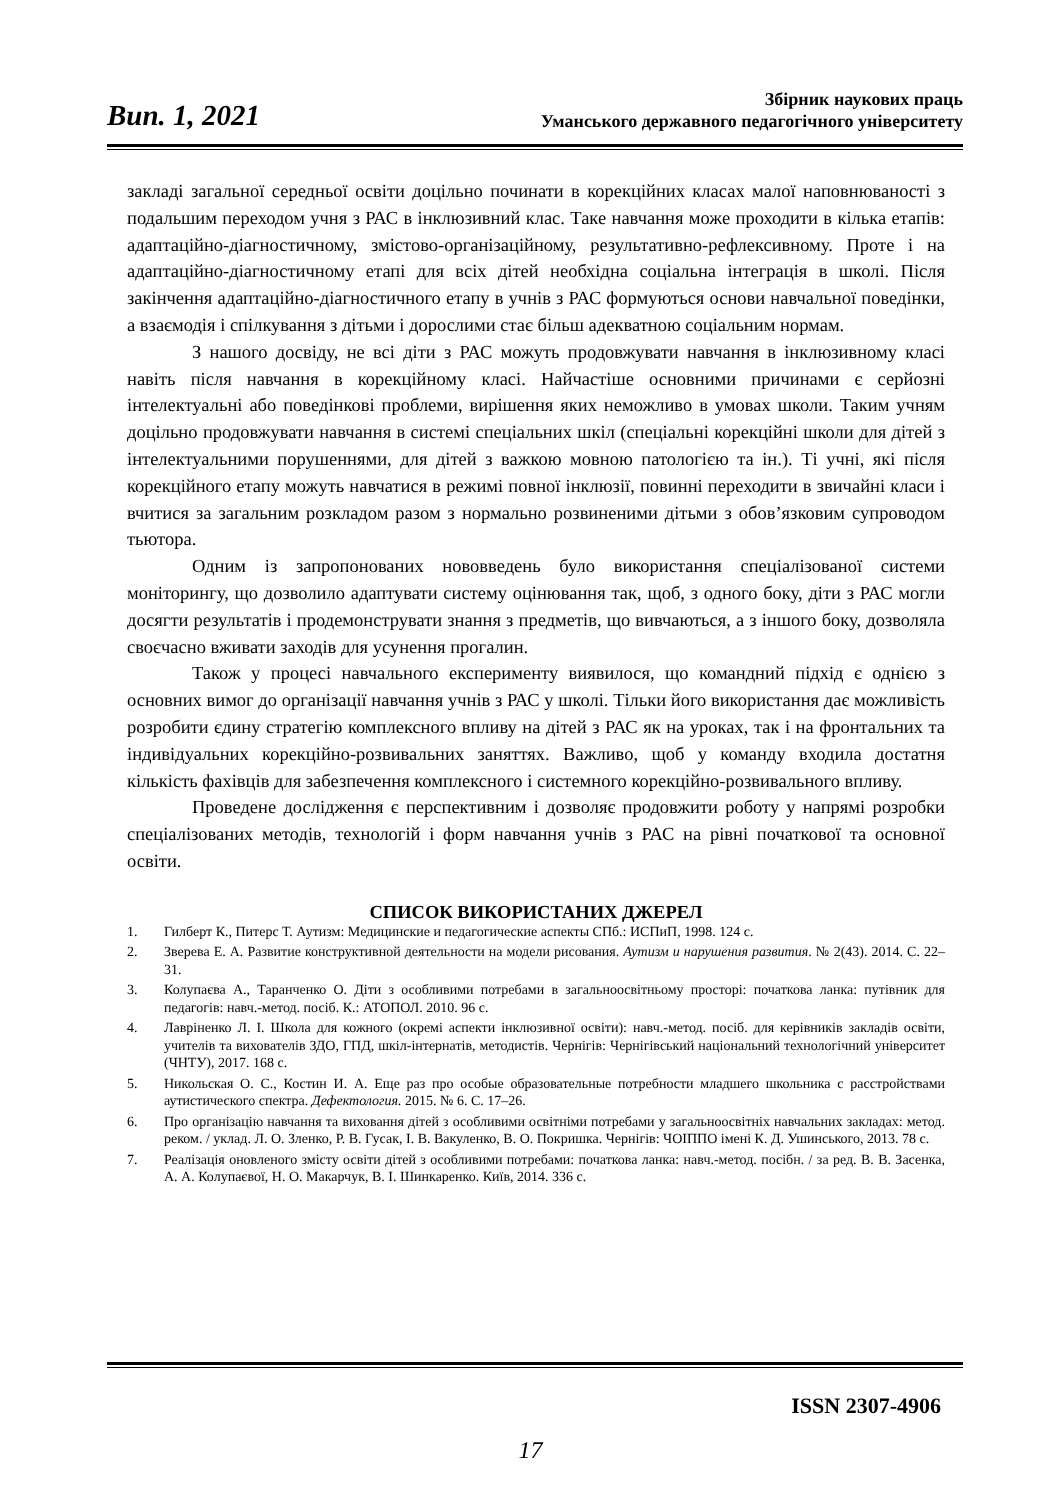Вип. 1, 2021
Збірник наукових праць
Уманського державного педагогічного університету
закладі загальної середньої освіти доцільно починати в корекційних класах малої наповнюваності з подальшим переходом учня з РАС в інклюзивний клас. Таке навчання може проходити в кілька етапів: адаптаційно-діагностичному, змістово-організаційному, результативно-рефлексивному. Проте і на адаптаційно-діагностичному етапі для всіх дітей необхідна соціальна інтеграція в школі. Після закінчення адаптаційно-діагностичного етапу в учнів з РАС формуються основи навчальної поведінки, а взаємодія і спілкування з дітьми і дорослими стає більш адекватною соціальним нормам.
З нашого досвіду, не всі діти з РАС можуть продовжувати навчання в інклюзивному класі навіть після навчання в корекційному класі. Найчастіше основними причинами є серйозні інтелектуальні або поведінкові проблеми, вирішення яких неможливо в умовах школи. Таким учням доцільно продовжувати навчання в системі спеціальних шкіл (спеціальні корекційні школи для дітей з інтелектуальними порушеннями, для дітей з важкою мовною патологією та ін.). Ті учні, які після корекційного етапу можуть навчатися в режимі повної інклюзії, повинні переходити в звичайні класи і вчитися за загальним розкладом разом з нормально розвиненими дітьми з обов’язковим супроводом тьютора.
Одним із запропонованих нововведень було використання спеціалізованої системи моніторингу, що дозволило адаптувати систему оцінювання так, щоб, з одного боку, діти з РАС могли досягти результатів і продемонструвати знання з предметів, що вивчаються, а з іншого боку, дозволяла своєчасно вживати заходів для усунення прогалин.
Також у процесі навчального експерименту виявилося, що командний підхід є однією з основних вимог до організації навчання учнів з РАС у школі. Тільки його використання дає можливість розробити єдину стратегію комплексного впливу на дітей з РАС як на уроках, так і на фронтальних та індивідуальних корекційно-розвивальних заняттях. Важливо, щоб у команду входила достатня кількість фахівців для забезпечення комплексного і системного корекційно-розвивального впливу.
Проведене дослідження є перспективним і дозволяє продовжити роботу у напрямі розробки спеціалізованих методів, технологій і форм навчання учнів з РАС на рівні початкової та основної освіти.
СПИСОК ВИКОРИСТАНИХ ДЖЕРЕЛ
1. Гилберт К., Питерс Т. Аутизм: Медицинские и педагогические аспекты СПб.: ИСПиП, 1998. 124 с.
2. Зверева Е. А. Развитие конструктивной деятельности на модели рисования. Аутизм и нарушения развития. № 2(43). 2014. С. 22–31.
3. Колупаєва А., Таранченко О. Діти з особливими потребами в загальноосвітньому просторі: початкова ланка: путівник для педагогів: навч.-метод. посіб. К.: АТОПОЛ. 2010. 96 с.
4. Лавріненко Л. І. Школа для кожного (окремі аспекти інклюзивної освіти): навч.-метод. посіб. для керівників закладів освіти, учителів та вихователів ЗДО, ГПД, шкіл-інтернатів, методистів. Чернігів: Чернігівський національний технологічний університет (ЧНТУ), 2017. 168 с.
5. Никольская О. С., Костин И. А. Еще раз про особые образовательные потребности младшего школьника с расстройствами аутистического спектра. Дефектология. 2015. № 6. С. 17–26.
6. Про організацію навчання та виховання дітей з особливими освітніми потребами у загальноосвітніх навчальних закладах: метод. реком. / уклад. Л. О. Зленко, Р. В. Гусак, І. В. Вакуленко, В. О. Покришка. Чернігів: ЧОІППО імені К. Д. Ушинського, 2013. 78 с.
7. Реалізація оновленого змісту освіти дітей з особливими потребами: початкова ланка: навч.-метод. посібн. / за ред. В. В. Засенка, А. А. Колупаєвої, Н. О. Макарчук, В. І. Шинкаренко. Київ, 2014. 336 с.
ISSN 2307-4906
17